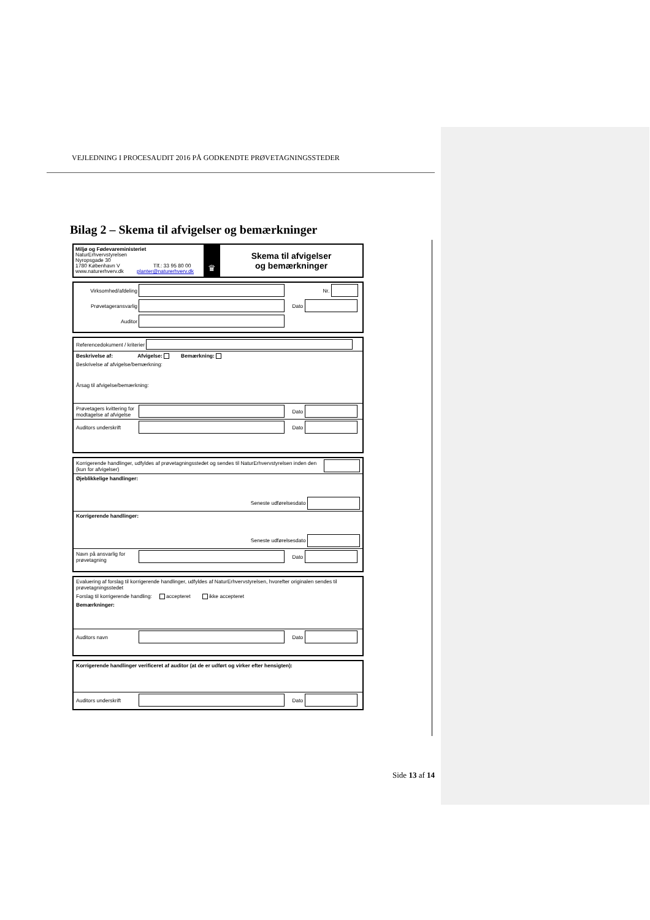VEJLEDNING I PROCESAUDIT 2016 PÅ GODKENDTE PRØVETAGNINGSSTEDER
Bilag 2 – Skema til afvigelser og bemærkninger
Miljø og Fødevareministeriet
NaturErhvervstyrelsen
Nyropsgade 30
1780 København V Tlf.: 33 95 80 00
www.naturerhverv.dk planter@naturerhverv.dk
♛
Skema til afvigelser
og bemærkninger
Virksomhed/afdeling Nr.
Prøvetageransvarlig Dato
Auditor
Referencedokument / kriterier
Beskrivelse af: Afvigelse: Bemærkning:
Beskrivelse af afvigelse/bemærkning:
Årsag til afvigelse/bemærkning:
Prøvetagers kvittering for modtagelse af afvigelse Dato
Auditors underskrift Dato
Korrigerende handlinger, udfyldes af prøvetagningsstedet og sendes til NaturErhvervstyrelsen inden den (kun for afvigelser)
Øjeblikkelige handlinger:
Seneste udførelsesdato
Korrigerende handlinger:
Seneste udførelsesdato
Navn på ansvarlig for prøvetagning Dato
Evaluering af forslag til korrigerende handlinger, udfyldes af NaturErhvervstyrelsen, hvorefter originalen sendes til prøvetagningsstedet
Forslag til korrigerende handling: accepteret ikke accepteret
Bemærkninger:
Auditors navn Dato
Korrigerende handlinger verificeret af auditor (at de er udført og virker efter hensigten):
Auditors underskrift Dato
Side 13 af 14